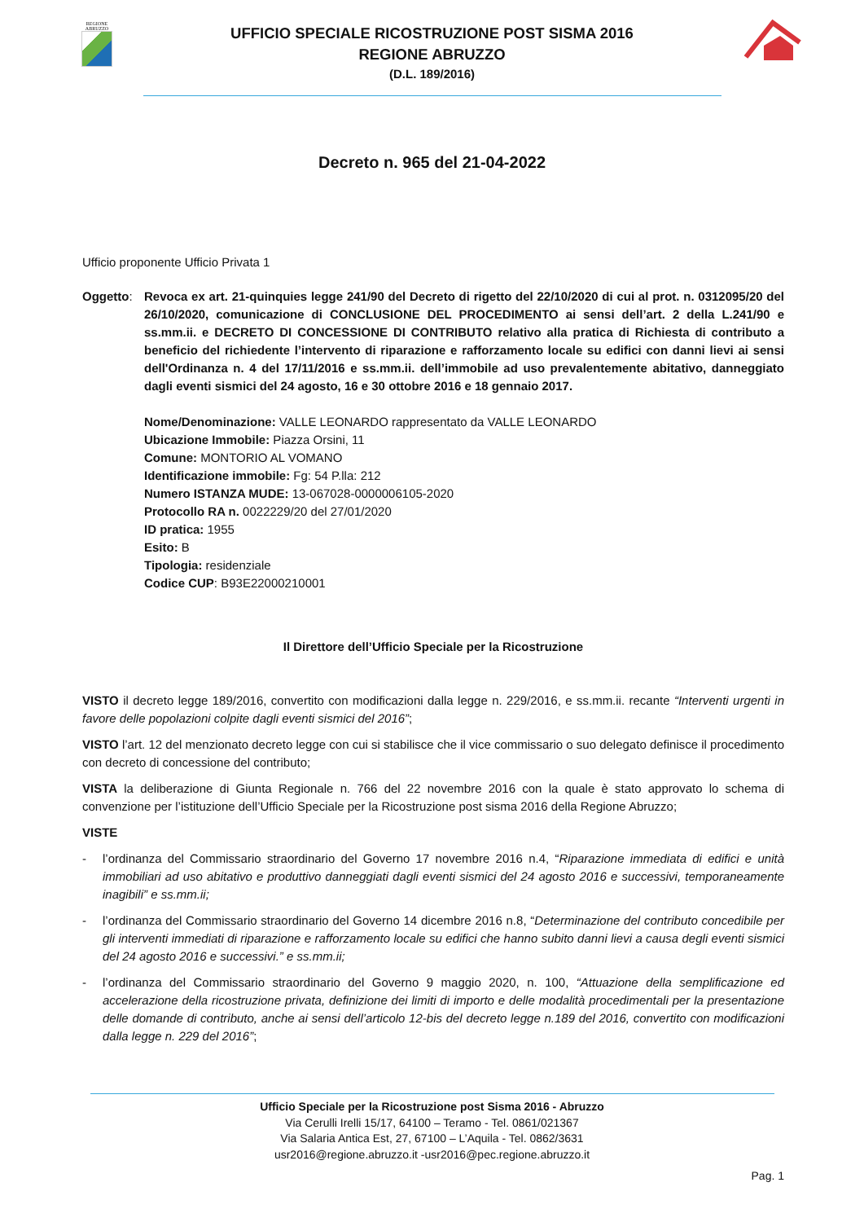REGIONE
ABRUZZO
UFFICIO SPECIALE RICOSTRUZIONE POST SISMA 2016
REGIONE ABRUZZO
(D.L. 189/2016)
Decreto n. 965 del 21-04-2022
Ufficio proponente Ufficio Privata 1
Oggetto: Revoca ex art. 21-quinquies legge 241/90 del Decreto di rigetto del 22/10/2020 di cui al prot. n. 0312095/20 del 26/10/2020, comunicazione di CONCLUSIONE DEL PROCEDIMENTO ai sensi dell’art. 2 della L.241/90 e ss.mm.ii. e DECRETO DI CONCESSIONE DI CONTRIBUTO relativo alla pratica di Richiesta di contributo a beneficio del richiedente l’intervento di riparazione e rafforzamento locale su edifici con danni lievi ai sensi dell'Ordinanza n. 4 del 17/11/2016 e ss.mm.ii. dell’immobile ad uso prevalentemente abitativo, danneggiato dagli eventi sismici del 24 agosto, 16 e 30 ottobre 2016 e 18 gennaio 2017.
Nome/Denominazione: VALLE LEONARDO rappresentato da VALLE LEONARDO
Ubicazione Immobile: Piazza Orsini, 11
Comune: MONTORIO AL VOMANO
Identificazione immobile: Fg: 54 P.lla: 212
Numero ISTANZA MUDE: 13-067028-0000006105-2020
Protocollo RA n. 0022229/20 del 27/01/2020
ID pratica: 1955
Esito: B
Tipologia: residenziale
Codice CUP: B93E22000210001
Il Direttore dell’Ufficio Speciale per la Ricostruzione
VISTO il decreto legge 189/2016, convertito con modificazioni dalla legge n. 229/2016, e ss.mm.ii. recante “Interventi urgenti in favore delle popolazioni colpite dagli eventi sismici del 2016”;
VISTO l’art. 12 del menzionato decreto legge con cui si stabilisce che il vice commissario o suo delegato definisce il procedimento con decreto di concessione del contributo;
VISTA la deliberazione di Giunta Regionale n. 766 del 22 novembre 2016 con la quale è stato approvato lo schema di convenzione per l’istituzione dell’Ufficio Speciale per la Ricostruzione post sisma 2016 della Regione Abruzzo;
VISTE
- l’ordinanza del Commissario straordinario del Governo 17 novembre 2016 n.4, “Riparazione immediata di edifici e unità immobiliari ad uso abitativo e produttivo danneggiati dagli eventi sismici del 24 agosto 2016 e successivi, temporaneamente inagibili” e ss.mm.ii;
- l’ordinanza del Commissario straordinario del Governo 14 dicembre 2016 n.8, “Determinazione del contributo concedibile per gli interventi immediati di riparazione e rafforzamento locale su edifici che hanno subito danni lievi a causa degli eventi sismici del 24 agosto 2016 e successivi.” e ss.mm.ii;
- l’ordinanza del Commissario straordinario del Governo 9 maggio 2020, n. 100, “Attuazione della semplificazione ed accelerazione della ricostruzione privata, definizione dei limiti di importo e delle modalità procedimentali per la presentazione delle domande di contributo, anche ai sensi dell’articolo 12-bis del decreto legge n.189 del 2016, convertito con modificazioni dalla legge n. 229 del 2016”;
Ufficio Speciale per la Ricostruzione post Sisma 2016 - Abruzzo
Via Cerulli Irelli 15/17, 64100 – Teramo - Tel. 0861/021367
Via Salaria Antica Est, 27, 67100 – L’Aquila - Tel. 0862/3631
usr2016@regione.abruzzo.it -usr2016@pec.regione.abruzzo.it
Pag. 1